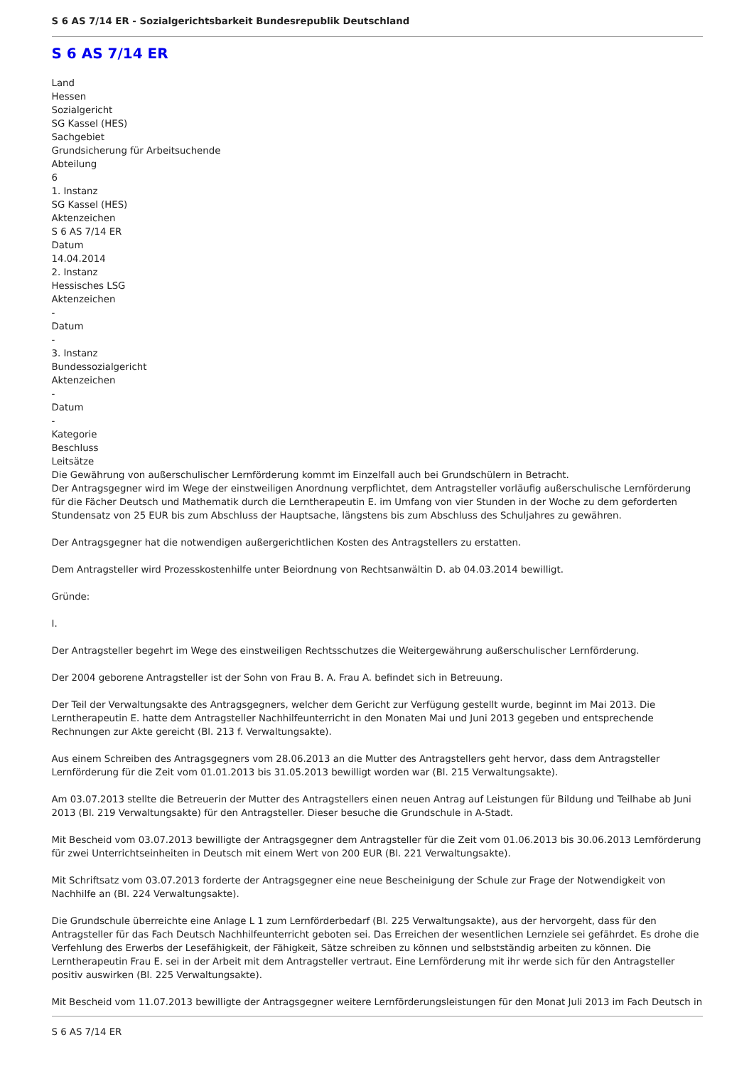S 6 AS 7/14 ER - Sozialgerichtsbarkeit Bundesrepublik Deutschland
S 6 AS 7/14 ER
Land
Hessen
Sozialgericht
SG Kassel (HES)
Sachgebiet
Grundsicherung für Arbeitsuchende
Abteilung
6
1. Instanz
SG Kassel (HES)
Aktenzeichen
S 6 AS 7/14 ER
Datum
14.04.2014
2. Instanz
Hessisches LSG
Aktenzeichen
-
Datum
-
3. Instanz
Bundessozialgericht
Aktenzeichen
-
Datum
-
Kategorie
Beschluss
Leitsätze
Die Gewährung von außerschulischer Lernförderung kommt im Einzelfall auch bei Grundschülern in Betracht.
Der Antragsgegner wird im Wege der einstweiligen Anordnung verpflichtet, dem Antragsteller vorläufig außerschulische Lernförderung für die Fächer Deutsch und Mathematik durch die Lerntherapeutin E. im Umfang von vier Stunden in der Woche zu dem geforderten Stundensatz von 25 EUR bis zum Abschluss der Hauptsache, längstens bis zum Abschluss des Schuljahres zu gewähren.
Der Antragsgegner hat die notwendigen außergerichtlichen Kosten des Antragstellers zu erstatten.
Dem Antragsteller wird Prozesskostenhilfe unter Beiordnung von Rechtsanwältin D. ab 04.03.2014 bewilligt.
Gründe:
I.
Der Antragsteller begehrt im Wege des einstweiligen Rechtsschutzes die Weitergewährung außerschulischer Lernförderung.
Der 2004 geborene Antragsteller ist der Sohn von Frau B. A. Frau A. befindet sich in Betreuung.
Der Teil der Verwaltungsakte des Antragsgegners, welcher dem Gericht zur Verfügung gestellt wurde, beginnt im Mai 2013. Die Lerntherapeutin E. hatte dem Antragsteller Nachhilfeunterricht in den Monaten Mai und Juni 2013 gegeben und entsprechende Rechnungen zur Akte gereicht (Bl. 213 f. Verwaltungsakte).
Aus einem Schreiben des Antragsgegners vom 28.06.2013 an die Mutter des Antragstellers geht hervor, dass dem Antragsteller Lernförderung für die Zeit vom 01.01.2013 bis 31.05.2013 bewilligt worden war (Bl. 215 Verwaltungsakte).
Am 03.07.2013 stellte die Betreuerin der Mutter des Antragstellers einen neuen Antrag auf Leistungen für Bildung und Teilhabe ab Juni 2013 (Bl. 219 Verwaltungsakte) für den Antragsteller. Dieser besuche die Grundschule in A-Stadt.
Mit Bescheid vom 03.07.2013 bewilligte der Antragsgegner dem Antragsteller für die Zeit vom 01.06.2013 bis 30.06.2013 Lernförderung für zwei Unterrichtseinheiten in Deutsch mit einem Wert von 200 EUR (Bl. 221 Verwaltungsakte).
Mit Schriftsatz vom 03.07.2013 forderte der Antragsgegner eine neue Bescheinigung der Schule zur Frage der Notwendigkeit von Nachhilfe an (Bl. 224 Verwaltungsakte).
Die Grundschule überreichte eine Anlage L 1 zum Lernförderbedarf (Bl. 225 Verwaltungsakte), aus der hervorgeht, dass für den Antragsteller für das Fach Deutsch Nachhilfeunterricht geboten sei. Das Erreichen der wesentlichen Lernziele sei gefährdet. Es drohe die Verfehlung des Erwerbs der Lesefähigkeit, der Fähigkeit, Sätze schreiben zu können und selbstständig arbeiten zu können. Die Lerntherapeutin Frau E. sei in der Arbeit mit dem Antragsteller vertraut. Eine Lernförderung mit ihr werde sich für den Antragsteller positiv auswirken (Bl. 225 Verwaltungsakte).
Mit Bescheid vom 11.07.2013 bewilligte der Antragsgegner weitere Lernförderungsleistungen für den Monat Juli 2013 im Fach Deutsch in
S 6 AS 7/14 ER